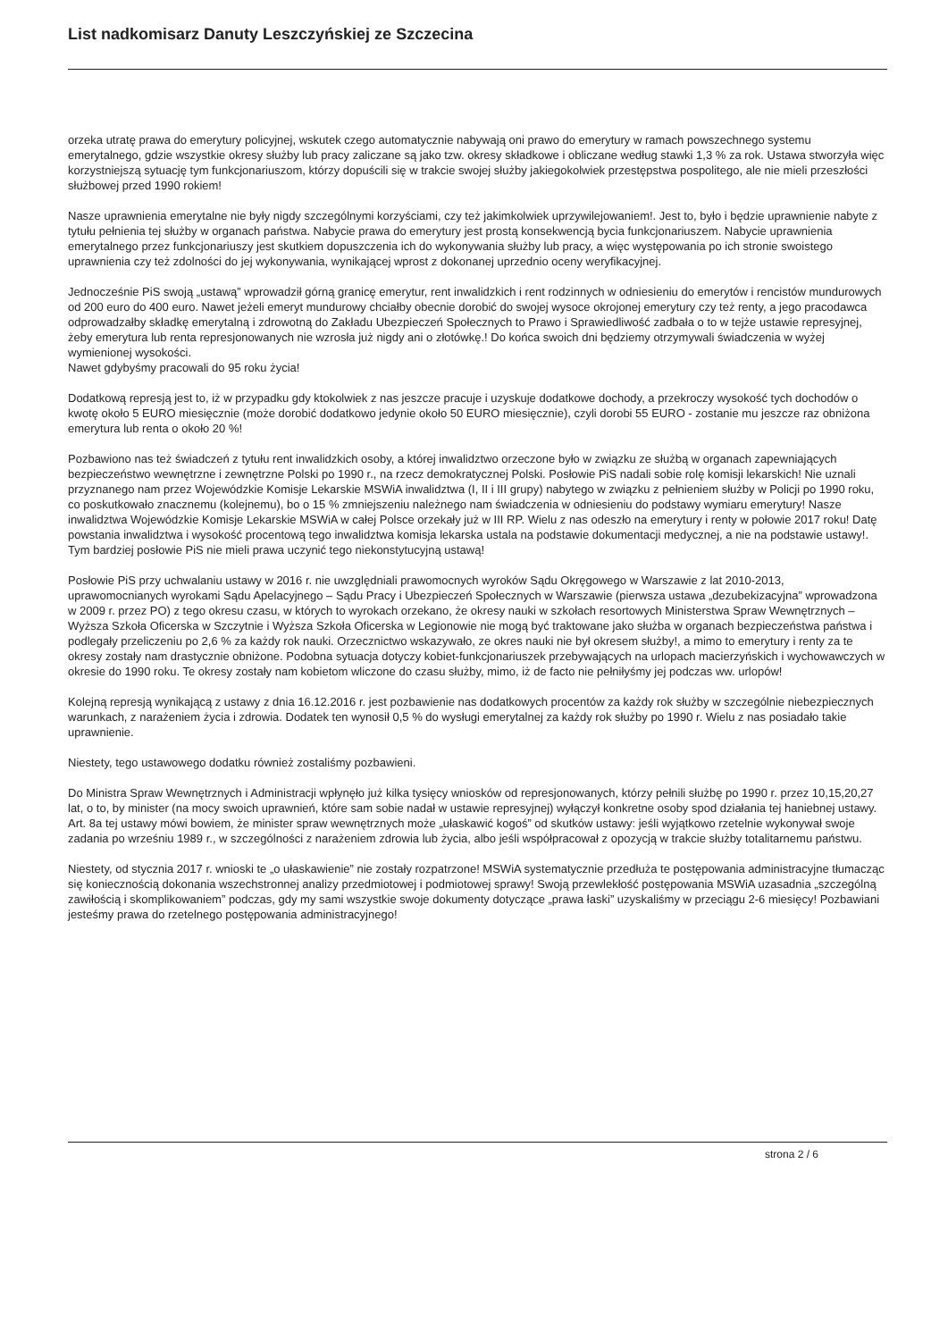List nadkomisarz Danuty Leszczyńskiej ze Szczecina
orzeka utratę prawa do emerytury policyjnej, wskutek czego automatycznie nabywają oni prawo do emerytury w ramach powszechnego systemu emerytalnego, gdzie wszystkie okresy służby lub pracy zaliczane są jako tzw. okresy składkowe i obliczane według stawki 1,3 % za rok. Ustawa stworzyła więc korzystniejszą sytuację tym funkcjonariuszom, którzy dopuścili się w trakcie swojej służby jakiegokolwiek przestępstwa pospolitego, ale nie mieli przeszłości służbowej przed 1990 rokiem!
Nasze uprawnienia emerytalne nie były nigdy szczególnymi korzyściami, czy też jakimkolwiek uprzywilejowaniem!. Jest to, było i będzie uprawnienie nabyte z tytułu pełnienia tej służby w organach państwa. Nabycie prawa do emerytury jest prostą konsekwencją bycia funkcjonariuszem. Nabycie uprawnienia emerytalnego przez funkcjonariuszy jest skutkiem dopuszczenia ich do wykonywania służby lub pracy, a więc występowania po ich stronie swoistego uprawnienia czy też zdolności do jej wykonywania, wynikającej wprost z dokonanej uprzednio oceny weryfikacyjnej.
Jednocześnie PiS swoją „ustawą” wprowadził górną granicę emerytur, rent inwalidzkich i rent rodzinnych w odniesieniu do emerytów i rencistów mundurowych od 200 euro do 400 euro. Nawet jeżeli emeryt mundurowy chciałby obecnie dorobić do swojej wysoce okrojonej emerytury czy też renty, a jego pracodawca odprowadzałby składkę emerytalną i zdrowotną do Zakładu Ubezpieczeń Społecznych to Prawo i Sprawiedliwość zadbała o to w tejże ustawie represyjnej, żeby emerytura lub renta represjonowanych nie wzrosła już nigdy ani o złotówkę.! Do końca swoich dni będziemy otrzymywali świadczenia w wyżej wymienionej wysokości.
Nawet gdybyśmy pracowali do 95 roku życia!
Dodatkową represją jest to, iż w przypadku gdy ktokolwiek z nas jeszcze pracuje i uzyskuje dodatkowe dochody, a przekroczy wysokość tych dochodów o kwotę około 5 EURO miesięcznie (może dorobić dodatkowo jedynie około 50 EURO miesięcznie), czyli dorobi 55 EURO - zostanie mu jeszcze raz obniżona emerytura lub renta o około 20 %!
Pozbawiono nas też świadczeń z tytułu rent inwalidzkich osoby, a której inwalidztwo orzeczone było w związku ze służbą w organach zapewniających bezpieczeństwo wewnętrzne i zewnętrzne Polski po 1990 r., na rzecz demokratycznej Polski. Posłowie PiS nadali sobie rolę komisji lekarskich! Nie uznali przyznanego nam przez Wojewódzkie Komisje Lekarskie MSWiA inwalidztwa (I, II i III grupy) nabytego w związku z pełnieniem służby w Policji po 1990 roku, co poskutkowało znacznemu (kolejnemu), bo o 15 % zmniejszeniu należnego nam świadczenia w odniesieniu do podstawy wymiaru emerytury! Nasze inwalidztwa Wojewódzkie Komisje Lekarskie MSWiA w całej Polsce orzekały już w III RP. Wielu z nas odeszło na emerytury i renty w połowie 2017 roku! Datę powstania inwalidztwa i wysokość procentową tego inwalidztwa komisja lekarska ustala na podstawie dokumentacji medycznej, a nie na podstawie ustawy!. Tym bardziej posłowie PiS nie mieli prawa uczynić tego niekonstytucyjną ustawą!
Posłowie PiS przy uchwalaniu ustawy w 2016 r. nie uwzględniali prawomocnych wyroków Sądu Okręgowego w Warszawie z lat 2010-2013, uprawomocnianych wyrokami Sądu Apelacyjnego – Sądu Pracy i Ubezpieczeń Społecznych w Warszawie (pierwsza ustawa „dezubekizacyjna” wprowadzona w 2009 r. przez PO) z tego okresu czasu, w których to wyrokach orzekano, że okresy nauki w szkołach resortowych Ministerstwa Spraw Wewnętrznych – Wyższa Szkoła Oficerska w Szczytnie i Wyższa Szkoła Oficerska w Legionowie nie mogą być traktowane jako służba w organach bezpieczeństwa państwa i podlegały przeliczeniu po 2,6 % za każdy rok nauki. Orzecznictwo wskazywało, ze okres nauki nie był okresem służby!, a mimo to emerytury i renty za te okresy zostały nam drastycznie obniżone. Podobna sytuacja dotyczy kobiet-funkcjonariuszek przebywających na urlopach macierzyńskich i wychowawczych w okresie do 1990 roku. Te okresy zostały nam kobietom wliczone do czasu służby, mimo, iż de facto nie pełniłyśmy jej podczas ww. urlopów!
Kolejną represją wynikającą z ustawy z dnia 16.12.2016 r. jest pozbawienie nas dodatkowych procentów za każdy rok służby w szczególnie niebezpiecznych warunkach, z narażeniem życia i zdrowia. Dodatek ten wynosił 0,5 % do wysługi emerytalnej za każdy rok służby po 1990 r. Wielu z nas posiadało takie uprawnienie.
Niestety, tego ustawowego dodatku również zostaliśmy pozbawieni.
Do Ministra Spraw Wewnętrznych i Administracji wpłynęło już kilka tysięcy wniosków od represjonowanych, którzy pełnili służbę po 1990 r. przez 10,15,20,27 lat, o to, by minister (na mocy swoich uprawnień, które sam sobie nadał w ustawie represyjnej) wyłączył konkretne osoby spod działania tej haniebnej ustawy. Art. 8a tej ustawy mówi bowiem, że minister spraw wewnętrznych może „ułaskawić kogoś” od skutków ustawy: jeśli wyjątkowo rzetelnie wykonywał swoje zadania po wrześniu 1989 r., w szczególności z narażeniem zdrowia lub życia, albo jeśli współpracował z opozycją w trakcie służby totalitarnemu państwu.
Niestety, od stycznia 2017 r. wnioski te „o ułaskawienie” nie zostały rozpatrzone! MSWiA systematycznie przedłuża te postępowania administracyjne tłumacząc się koniecznością dokonania wszechstronnej analizy przedmiotowej i podmiotowej sprawy! Swoją przewlekłość postępowania MSWiA uzasadnia „szczególną zawiłością i skomplikowaniem” podczas, gdy my sami wszystkie swoje dokumenty dotyczące „prawa łaski” uzyskaliśmy w przeciągu 2-6 miesięcy! Pozbawiani jesteśmy prawa do rzetelnego postępowania administracyjnego!
strona 2 / 6